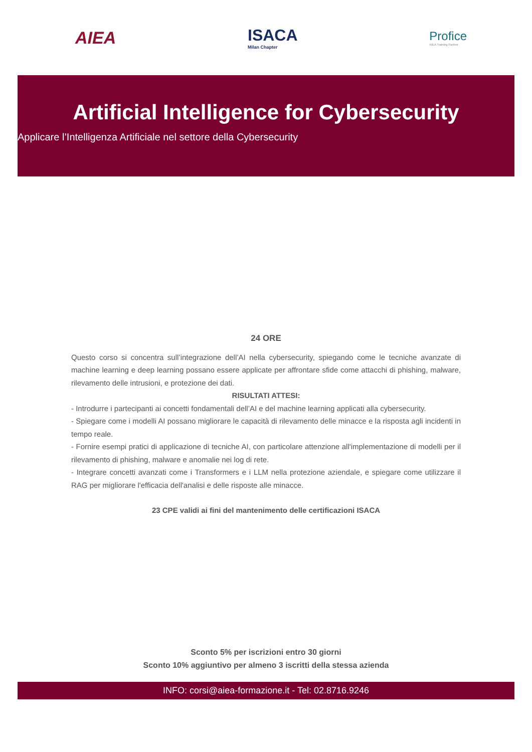AIEA ISACA
Milan Chapter
Profice
AIEA Training Partner
Artificial Intelligence for Cybersecurity
Applicare l’Intelligenza Artificiale nel settore della Cybersecurity
24 ORE
Questo corso si concentra sull’integrazione dell’AI nella cybersecurity, spiegando come le tecniche avanzate di machine learning e deep learning possano essere applicate per affrontare sfide come attacchi di phishing, malware, rilevamento delle intrusioni, e protezione dei dati.
RISULTATI ATTESI:
- Introdurre i partecipanti ai concetti fondamentali dell’AI e del machine learning applicati alla cybersecurity.
- Spiegare come i modelli AI possano migliorare le capacità di rilevamento delle minacce e la risposta agli incidenti in tempo reale.
- Fornire esempi pratici di applicazione di tecniche AI, con particolare attenzione all'implementazione di modelli per il rilevamento di phishing, malware e anomalie nei log di rete.
- Integrare concetti avanzati come i Transformers e i LLM nella protezione aziendale, e spiegare come utilizzare il RAG per migliorare l'efficacia dell'analisi e delle risposte alle minacce.
23 CPE validi ai fini del mantenimento delle certificazioni ISACA
Sconto 5% per iscrizioni entro 30 giorni
Sconto 10% aggiuntivo per almeno 3 iscritti della stessa azienda
INFO: corsi@aiea-formazione.it - Tel: 02.8716.9246